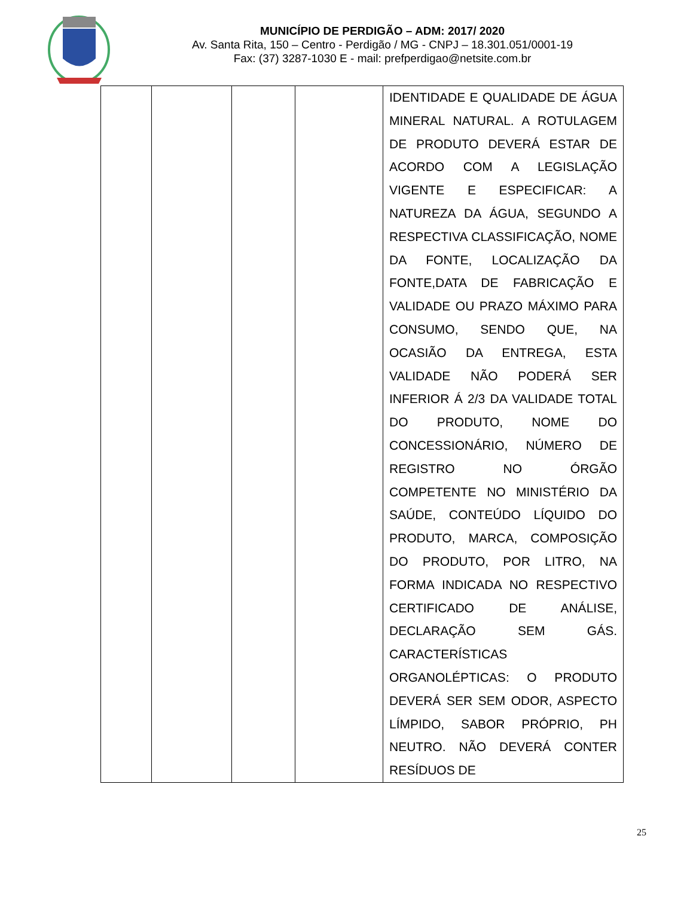MUNICÍPIO DE PERDIGÃO – ADM: 2017/ 2020
Av. Santa Rita, 150 – Centro - Perdigão / MG - CNPJ – 18.301.051/0001-19
Fax: (37) 3287-1030 E - mail: prefperdigao@netsite.com.br
| | | | | IDENTIDADE E QUALIDADE DE ÁGUA MINERAL NATURAL. A ROTULAGEM DE PRODUTO DEVERÁ ESTAR DE ACORDO COM A LEGISLAÇÃO VIGENTE E ESPECIFICAR: A NATUREZA DA ÁGUA, SEGUNDO A RESPECTIVA CLASSIFICAÇÃO, NOME DA FONTE, LOCALIZAÇÃO DA FONTE,DATA DE FABRICAÇÃO E VALIDADE OU PRAZO MÁXIMO PARA CONSUMO, SENDO QUE, NA OCASIÃO DA ENTREGA, ESTA VALIDADE NÃO PODERÁ SER INFERIOR Á 2/3 DA VALIDADE TOTAL DO PRODUTO, NOME DO CONCESSIONÁRIO, NÚMERO DE REGISTRO NO ÓRGÃO COMPETENTE NO MINISTÉRIO DA SAÚDE, CONTEÚDO LÍQUIDO DO PRODUTO, MARCA, COMPOSIÇÃO DO PRODUTO, POR LITRO, NA FORMA INDICADA NO RESPECTIVO CERTIFICADO DE ANÁLISE, DECLARAÇÃO SEM GÁS. CARACTERÍSTICAS ORGANOLÉPTICAS: O PRODUTO DEVERÁ SER SEM ODOR, ASPECTO LÍMPIDO, SABOR PRÓPRIO, PH NEUTRO. NÃO DEVERÁ CONTER RESÍDUOS DE |
25